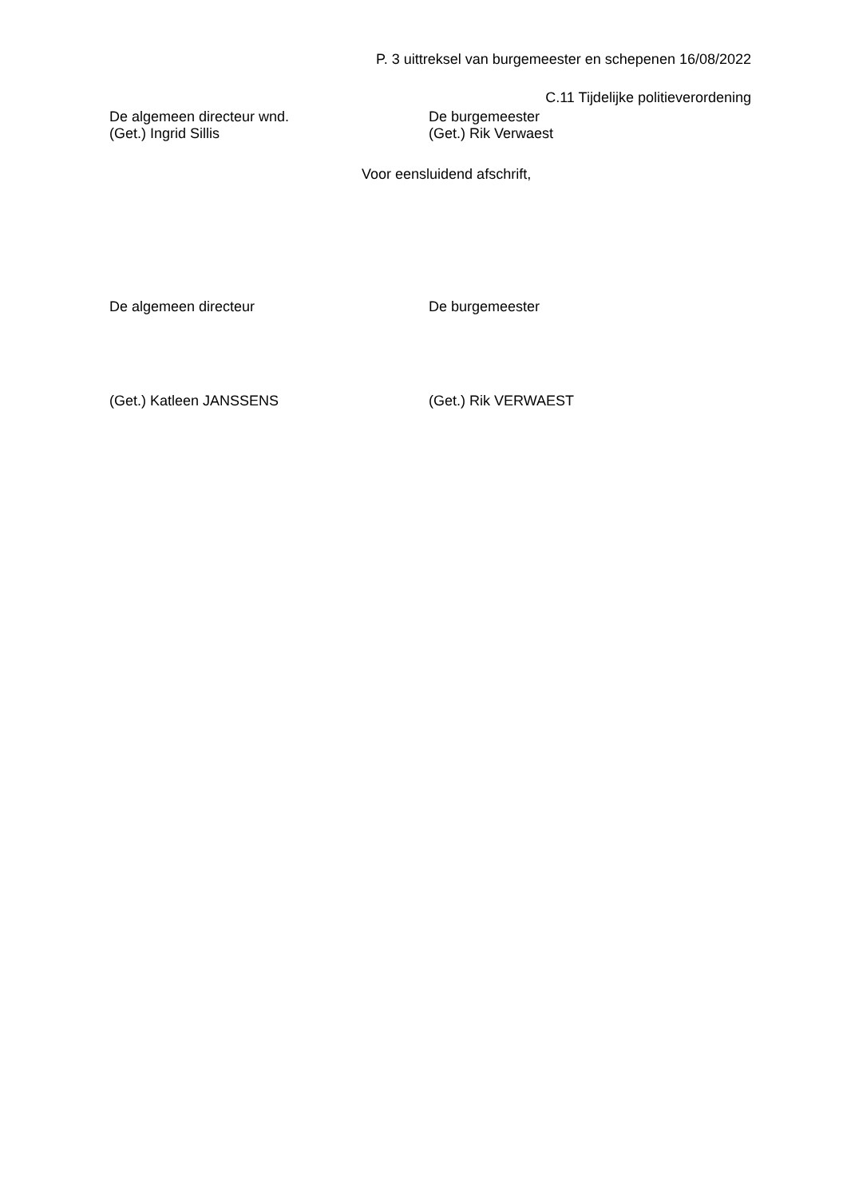P. 3 uittreksel van burgemeester en schepenen 16/08/2022
C.11 Tijdelijke politieverordening
De algemeen directeur wnd.
(Get.) Ingrid Sillis
De burgemeester
(Get.) Rik Verwaest
Voor eensluidend afschrift,
De algemeen directeur De burgemeester
(Get.) Katleen JANSSENS (Get.) Rik VERWAEST